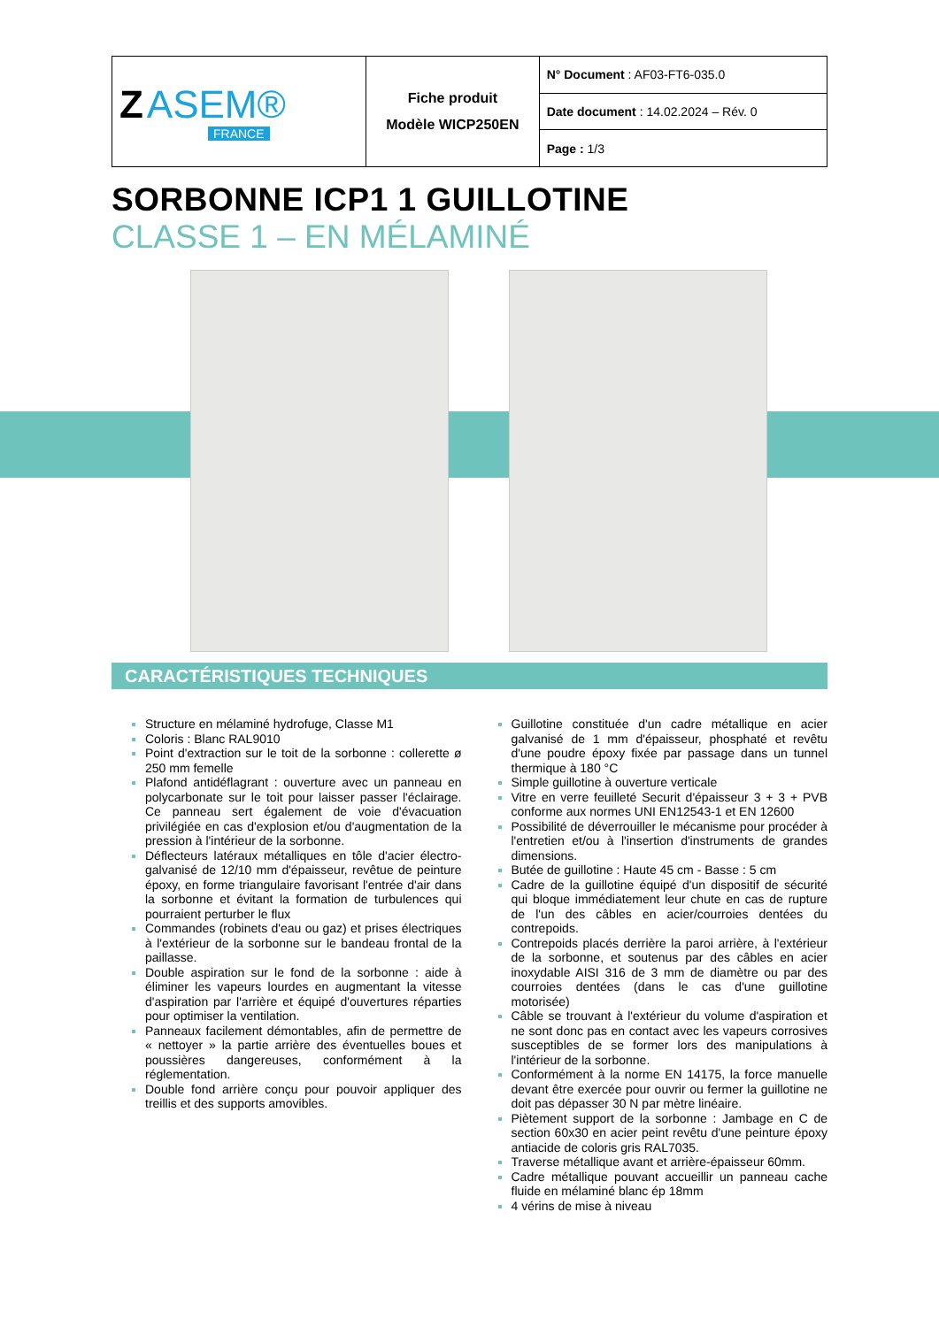| Z ASEM® FRANCE | Fiche produit Modèle WICP250EN | N° Document : AF03-FT6-035.0 |
| | | Date document : 14.02.2024 – Rév. 0 |
| | | Page : 1/3 |
SORBONNE ICP1 1 GUILLOTINE
CLASSE 1 – EN MÉLAMINÉ
CARACTÉRISTIQUES TECHNIQUES
Structure en mélaminé hydrofuge, Classe M1
Coloris : Blanc RAL9010
Point d'extraction sur le toit de la sorbonne : collerette ø 250 mm femelle
Plafond antidéflagrant : ouverture avec un panneau en polycarbonate sur le toit pour laisser passer l'éclairage. Ce panneau sert également de voie d'évacuation privilégiée en cas d'explosion et/ou d'augmentation de la pression à l'intérieur de la sorbonne.
Déflecteurs latéraux métalliques en tôle d'acier électro-galvanisé de 12/10 mm d'épaisseur, revêtue de peinture époxy, en forme triangulaire favorisant l'entrée d'air dans la sorbonne et évitant la formation de turbulences qui pourraient perturber le flux
Commandes (robinets d'eau ou gaz) et prises électriques à l'extérieur de la sorbonne sur le bandeau frontal de la paillasse.
Double aspiration sur le fond de la sorbonne : aide à éliminer les vapeurs lourdes en augmentant la vitesse d'aspiration par l'arrière et équipé d'ouvertures réparties pour optimiser la ventilation.
Panneaux facilement démontables, afin de permettre de « nettoyer » la partie arrière des éventuelles boues et poussières dangereuses, conformément à la réglementation.
Double fond arrière conçu pour pouvoir appliquer des treillis et des supports amovibles.
Guillotine constituée d'un cadre métallique en acier galvanisé de 1 mm d'épaisseur, phosphaté et revêtu d'une poudre époxy fixée par passage dans un tunnel thermique à 180 °C
Simple guillotine à ouverture verticale
Vitre en verre feuilleté Securit d'épaisseur 3 + 3 + PVB conforme aux normes UNI EN12543-1 et EN 12600
Possibilité de déverrouiller le mécanisme pour procéder à l'entretien et/ou à l'insertion d'instruments de grandes dimensions.
Butée de guillotine : Haute 45 cm - Basse : 5 cm
Cadre de la guillotine équipé d'un dispositif de sécurité qui bloque immédiatement leur chute en cas de rupture de l'un des câbles en acier/courroies dentées du contrepoids.
Contrepoids placés derrière la paroi arrière, à l'extérieur de la sorbonne, et soutenus par des câbles en acier inoxydable AISI 316 de 3 mm de diamètre ou par des courroies dentées (dans le cas d'une guillotine motorisée)
Câble se trouvant à l'extérieur du volume d'aspiration et ne sont donc pas en contact avec les vapeurs corrosives susceptibles de se former lors des manipulations à l'intérieur de la sorbonne.
Conformément à la norme EN 14175, la force manuelle devant être exercée pour ouvrir ou fermer la guillotine ne doit pas dépasser 30 N par mètre linéaire.
Piètement support de la sorbonne : Jambage en C de section 60x30 en acier peint revêtu d'une peinture époxy antiacide de coloris gris RAL7035.
Traverse métallique avant et arrière-épaisseur 60mm.
Cadre métallique pouvant accueillir un panneau cache fluide en mélaminé blanc ép 18mm
4 vérins de mise à niveau